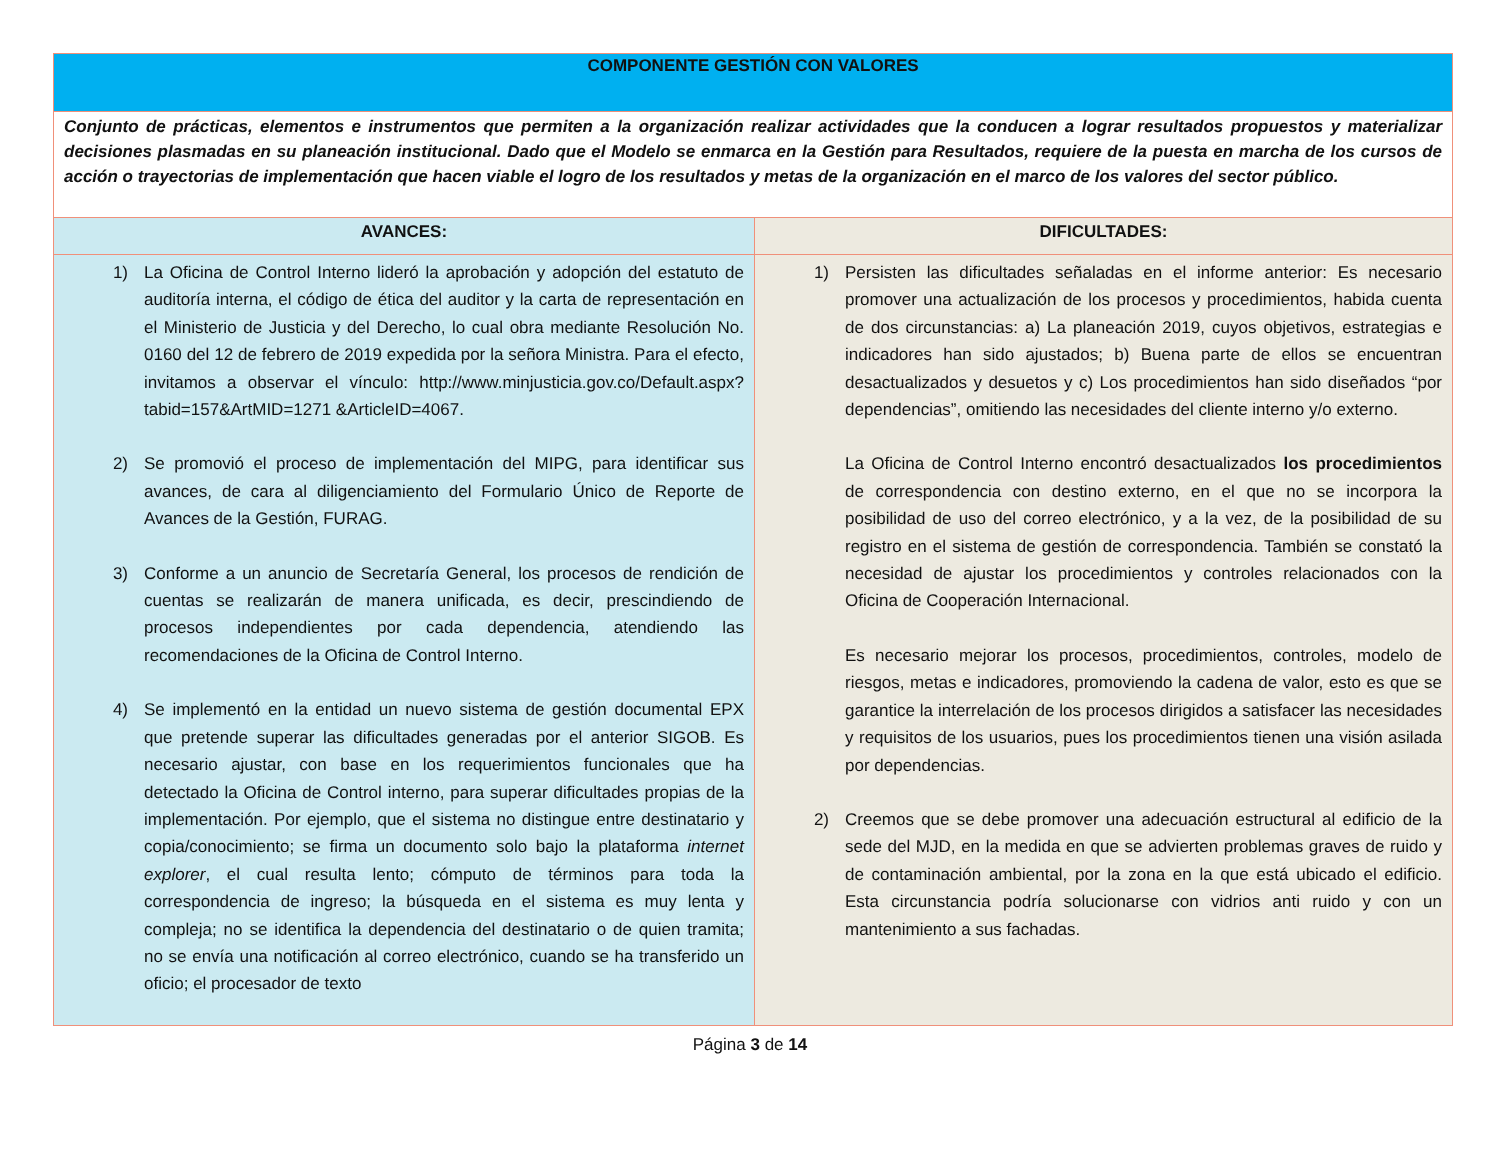| COMPONENTE GESTIÓN CON VALORES | |
| Conjunto de prácticas, elementos e instrumentos que permiten a la organización realizar actividades que la conducen a lograr resultados propuestos y materializar decisiones plasmadas en su planeación institucional. Dado que el Modelo se enmarca en la Gestión para Resultados, requiere de la puesta en marcha de los cursos de acción o trayectorias de implementación que hacen viable el logro de los resultados y metas de la organización en el marco de los valores del sector público. | |
| AVANCES: | DIFICULTADES: |
| 1) La Oficina de Control Interno lideró la aprobación y adopción del estatuto de auditoría interna, el código de ética del auditor y la carta de representación en el Ministerio de Justicia y del Derecho, lo cual obra mediante Resolución No. 0160 del 12 de febrero de 2019 expedida por la señora Ministra. Para el efecto, invitamos a observar el vínculo: http://www.minjusticia.gov.co/Default.aspx?tabid=157&ArtMID=1271 &ArticleID=4067. 2) Se promovió el proceso de implementación del MIPG, para identificar sus avances, de cara al diligenciamiento del Formulario Único de Reporte de Avances de la Gestión, FURAG. 3) Conforme a un anuncio de Secretaría General, los procesos de rendición de cuentas se realizarán de manera unificada, es decir, prescindiendo de procesos independientes por cada dependencia, atendiendo las recomendaciones de la Oficina de Control Interno. 4) Se implementó en la entidad un nuevo sistema de gestión documental EPX que pretende superar las dificultades generadas por el anterior SIGOB. Es necesario ajustar, con base en los requerimientos funcionales que ha detectado la Oficina de Control interno, para superar dificultades propias de la implementación. Por ejemplo, que el sistema no distingue entre destinatario y copia/conocimiento; se firma un documento solo bajo la plataforma internet explorer , el cual resulta lento; cómputo de términos para toda la correspondencia de ingreso; la búsqueda en el sistema es muy lenta y compleja; no se identifica la dependencia del destinatario o de quien tramita; no se envía una notificación al correo electrónico, cuando se ha transferido un oficio; el procesador de texto | 1) Persisten las dificultades señaladas en el informe anterior: Es necesario promover una actualización de los procesos y procedimientos, habida cuenta de dos circunstancias: a) La planeación 2019, cuyos objetivos, estrategias e indicadores han sido ajustados; b) Buena parte de ellos se encuentran desactualizados y desuetos y c) Los procedimientos han sido diseñados “por dependencias”, omitiendo las necesidades del cliente interno y/o externo. La Oficina de Control Interno encontró desactualizados los procedimientos de correspondencia con destino externo, en el que no se incorpora la posibilidad de uso del correo electrónico, y a la vez, de la posibilidad de su registro en el sistema de gestión de correspondencia. También se constató la necesidad de ajustar los procedimientos y controles relacionados con la Oficina de Cooperación Internacional. Es necesario mejorar los procesos, procedimientos, controles, modelo de riesgos, metas e indicadores, promoviendo la cadena de valor, esto es que se garantice la interrelación de los procesos dirigidos a satisfacer las necesidades y requisitos de los usuarios, pues los procedimientos tienen una visión asilada por dependencias. 2) Creemos que se debe promover una adecuación estructural al edificio de la sede del MJD, en la medida en que se advierten problemas graves de ruido y de contaminación ambiental, por la zona en la que está ubicado el edificio. Esta circunstancia podría solucionarse con vidrios anti ruido y con un mantenimiento a sus fachadas. |
Página 3 de 14